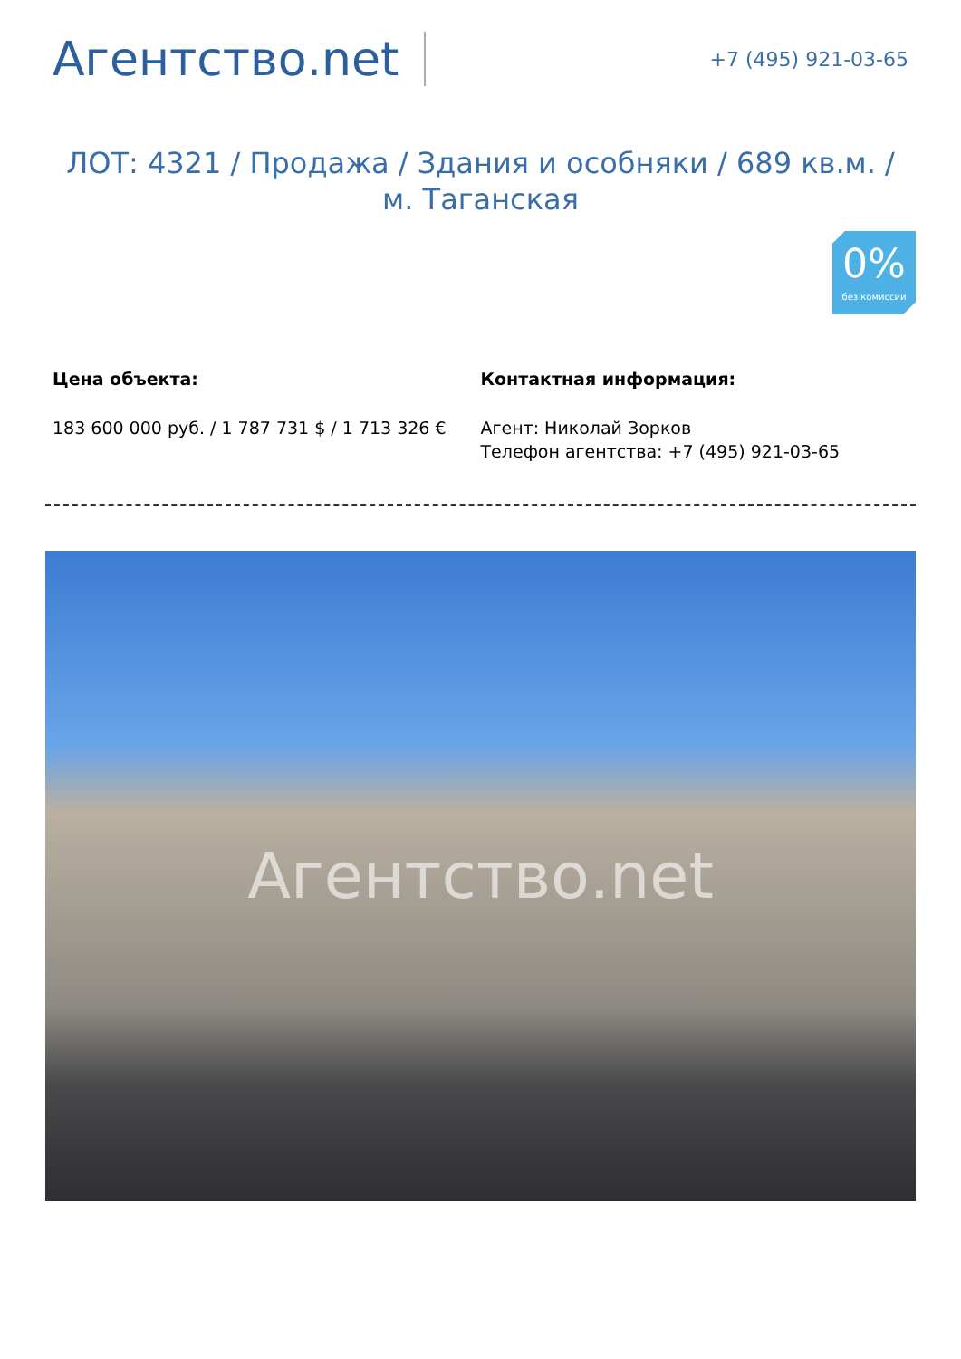Агентство.net
+7 (495) 921-03-65
ЛОТ: 4321 / Продажа / Здания и особняки / 689 кв.м. / м. Таганская
0%
без комиссии
Цена объекта:
183 600 000 руб. / 1 787 731 $ / 1 713 326 €
Контактная информация:
Агент: Николай Зорков
Телефон агентства: +7 (495) 921-03-65
Агентство.net